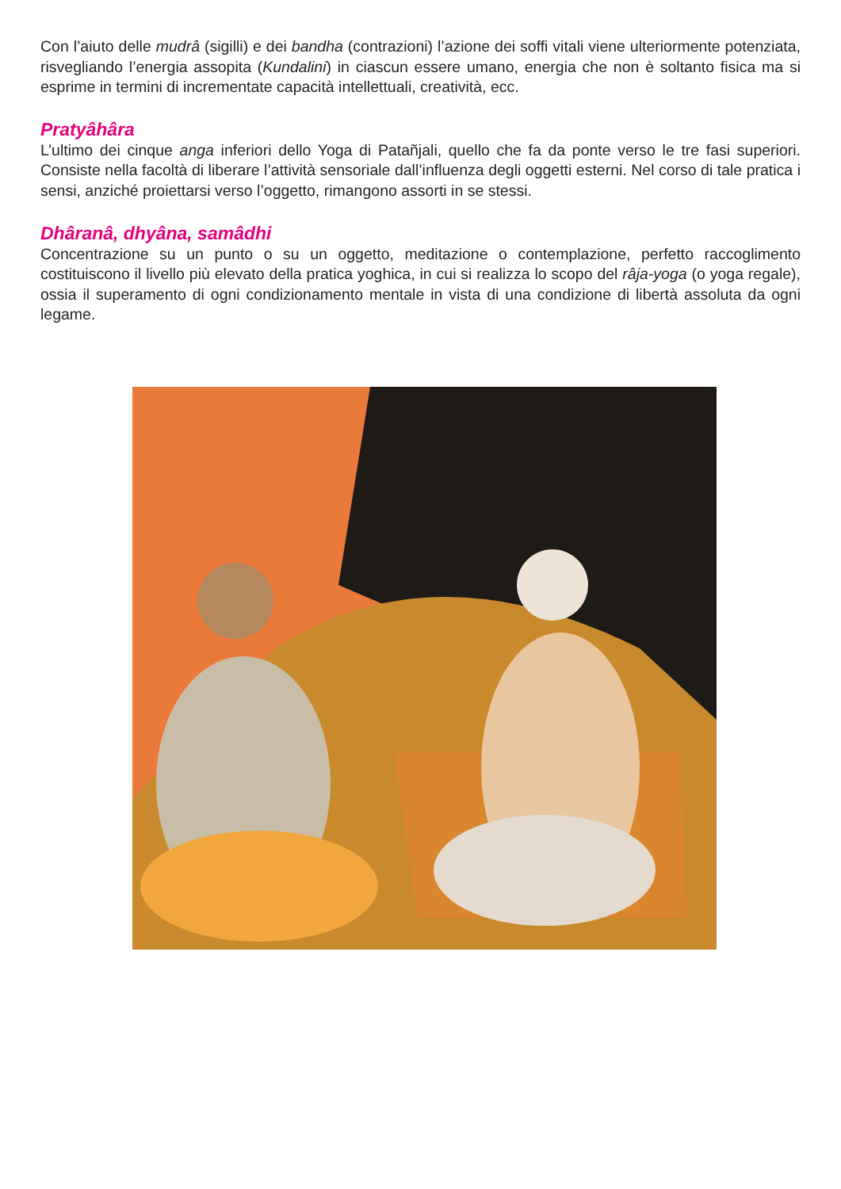Con l’aiuto delle mudrâ (sigilli) e dei bandha (contrazioni) l’azione dei soffi vitali viene ulteriormente potenziata, risvegliando l’energia assopita (Kundalini) in ciascun essere umano, energia che non è soltanto fisica ma si esprime in termini di incrementate capacità intellettuali, creatività, ecc.
Pratyâhâra
L’ultimo dei cinque anga inferiori dello Yoga di Patañjali, quello che fa da ponte verso le tre fasi superiori. Consiste nella facoltà di liberare l’attività sensoriale dall’influenza degli oggetti esterni. Nel corso di tale pratica i sensi, anziché proiettarsi verso l’oggetto, rimangono assorti in se stessi.
Dhâranâ, dhyâna, samâdhi
Concentrazione su un punto o su un oggetto, meditazione o contemplazione, perfetto raccoglimento costituiscono il livello più elevato della pratica yoghica, in cui si realizza lo scopo del râja-yoga (o yoga regale), ossia il superamento di ogni condizionamento mentale in vista di una condizione di libertà assoluta da ogni legame.